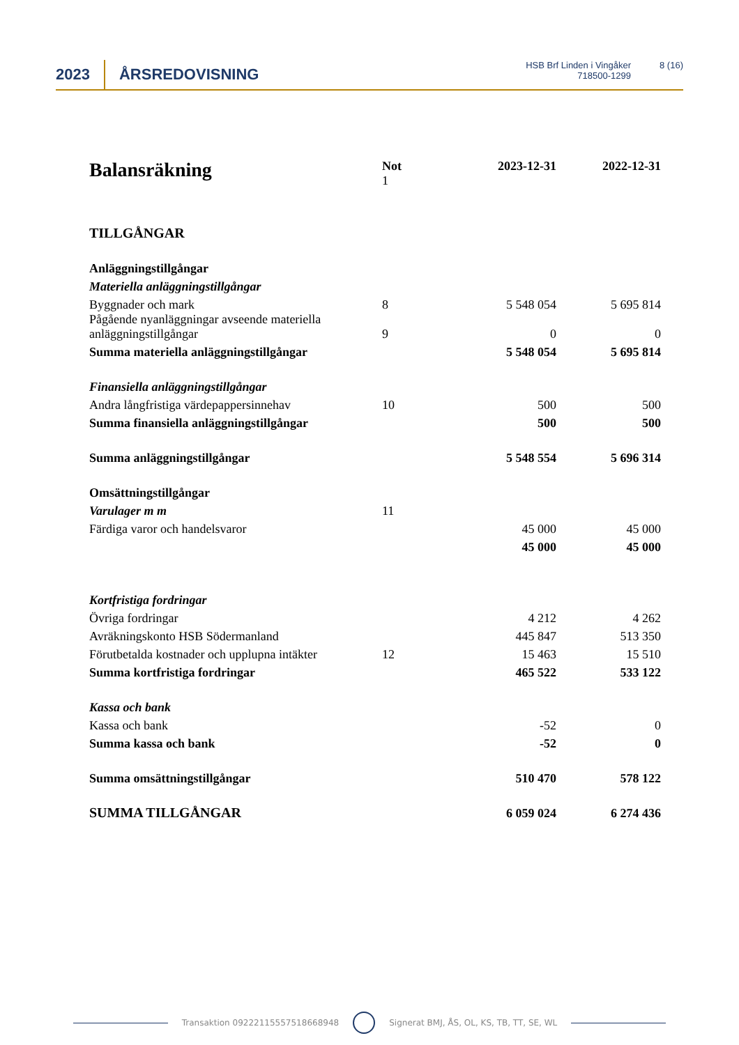2023 ÅRSREDOVISNING
HSB Brf Linden i Vingåker
718500-1299
8 (16)
| Balansräkning | Not 1 | 2023-12-31 | 2022-12-31 |
| --- | --- | --- | --- |
| TILLGÅNGAR | | | |
| Anläggningstillgångar | | | |
| Materiella anläggningstillgångar | | | |
| Byggnader och mark | 8 | 5 548 054 | 5 695 814 |
| Pågående nyanläggningar avseende materiella anläggningstillgångar | 9 | 0 | 0 |
| Summa materiella anläggningstillgångar | | 5 548 054 | 5 695 814 |
| Finansiella anläggningstillgångar | | | |
| Andra långfristiga värdepappersinnehav | 10 | 500 | 500 |
| Summa finansiella anläggningstillgångar | | 500 | 500 |
| Summa anläggningstillgångar | | 5 548 554 | 5 696 314 |
| Omsättningstillgångar | | | |
| Varulager m m | 11 | | |
| Färdiga varor och handelsvaror | | 45 000 | 45 000 |
| | | 45 000 | 45 000 |
| Kortfristiga fordringar | | | |
| Övriga fordringar | | 4 212 | 4 262 |
| Avräkningskonto HSB Södermanland | | 445 847 | 513 350 |
| Förutbetalda kostnader och upplupna intäkter | 12 | 15 463 | 15 510 |
| Summa kortfristiga fordringar | | 465 522 | 533 122 |
| Kassa och bank | | | |
| Kassa och bank | | -52 | 0 |
| Summa kassa och bank | | -52 | 0 |
| Summa omsättningstillgångar | | 510 470 | 578 122 |
| SUMMA TILLGÅNGAR | | 6 059 024 | 6 274 436 |
Transaktion 09222115557518668948 Signerat BMJ, ÅS, OL, KS, TB, TT, SE, WL